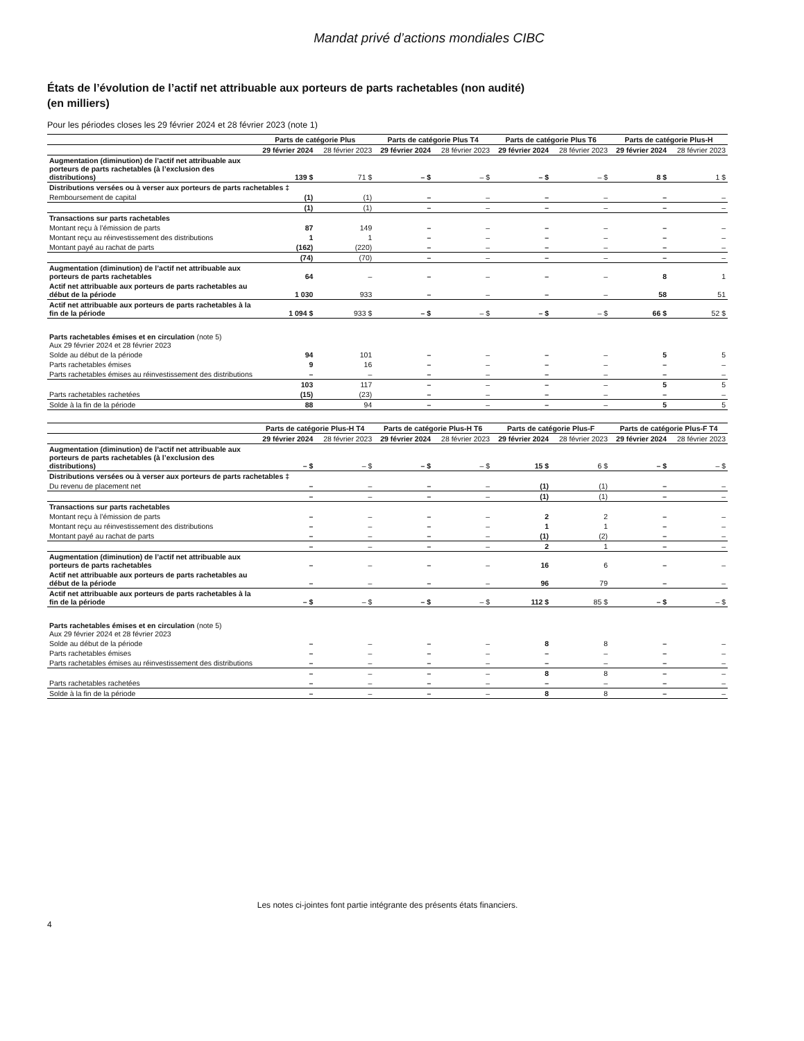Mandat privé d’actions mondiales CIBC
États de l’évolution de l’actif net attribuable aux porteurs de parts rachetables (non audité)
(en milliers)
Pour les périodes closes les 29 février 2024 et 28 février 2023 (note 1)
| | Parts de catégorie Plus | | Parts de catégorie Plus T4 | | Parts de catégorie Plus T6 | | Parts de catégorie Plus-H | |
| --- | --- | --- | --- | --- | --- | --- | --- | --- |
| | 29 février 2024 | 28 février 2023 | 29 février 2024 | 28 février 2023 | 29 février 2024 | 28 février 2023 | 29 février 2024 | 28 février 2023 |
| Augmentation (diminution) de l’actif net attribuable aux porteurs de parts rachetables (à l’exclusion des distributions) | 139 $ | 71 $ | – $ | – $ | – $ | – $ | 8 $ | 1 $ |
| Distributions versées ou à verser aux porteurs de parts rachetables ‡ | | | | | | | | |
| Remboursement de capital | (1) | (1) | – | – | – | – | – | – |
| | (1) | (1) | – | – | – | – | – | – |
| Transactions sur parts rachetables | | | | | | | | |
| Montant reçu à l’émission de parts | 87 | 149 | – | – | – | – | – | – |
| Montant reçu au réinvestissement des distributions | 1 | 1 | – | – | – | – | – | – |
| Montant payé au rachat de parts | (162) | (220) | – | – | – | – | – | – |
| | (74) | (70) | – | – | – | – | – | – |
| Augmentation (diminution) de l’actif net attribuable aux porteurs de parts rachetables | 64 | – | – | – | – | – | 8 | 1 |
| Actif net attribuable aux porteurs de parts rachetables au début de la période | 1 030 | 933 | – | – | – | – | 58 | 51 |
| Actif net attribuable aux porteurs de parts rachetables à la fin de la période | 1 094 $ | 933 $ | – $ | – $ | – $ | – $ | 66 $ | 52 $ |
| Parts rachetables émises et en circulation (note 5) Aux 29 février 2024 et 28 février 2023 | | | | | | | | |
| Solde au début de la période | 94 | 101 | – | – | – | – | 5 | 5 |
| Parts rachetables émises | 9 | 16 | – | – | – | – | – | – |
| Parts rachetables émises au réinvestissement des distributions | – | – | – | – | – | – | – | – |
| | 103 | 117 | – | – | – | – | 5 | 5 |
| Parts rachetables rachetées | (15) | (23) | – | – | – | – | – | – |
| Solde à la fin de la période | 88 | 94 | – | – | – | – | 5 | 5 |
| | Parts de catégorie Plus-H T4 | | Parts de catégorie Plus-H T6 | | Parts de catégorie Plus-F | | Parts de catégorie Plus-F T4 | |
| --- | --- | --- | --- | --- | --- | --- | --- | --- |
| | 29 février 2024 | 28 février 2023 | 29 février 2024 | 28 février 2023 | 29 février 2024 | 28 février 2023 | 29 février 2024 | 28 février 2023 |
| Augmentation (diminution) de l’actif net attribuable aux porteurs de parts rachetables (à l’exclusion des distributions) | – $ | – $ | – $ | – $ | 15 $ | 6 $ | – $ | – $ |
| Distributions versées ou à verser aux porteurs de parts rachetables ‡ | | | | | | | | |
| Du revenu de placement net | – | – | – | – | (1) | (1) | – | – |
| | – | – | – | – | (1) | (1) | – | – |
| Transactions sur parts rachetables | | | | | | | | |
| Montant reçu à l’émission de parts | – | – | – | – | 2 | 2 | – | – |
| Montant reçu au réinvestissement des distributions | – | – | – | – | 1 | 1 | – | – |
| Montant payé au rachat de parts | – | – | – | – | (1) | (2) | – | – |
| | – | – | – | – | 2 | 1 | – | – |
| Augmentation (diminution) de l’actif net attribuable aux porteurs de parts rachetables | – | – | – | – | 16 | 6 | – | – |
| Actif net attribuable aux porteurs de parts rachetables au début de la période | – | – | – | – | 96 | 79 | – | – |
| Actif net attribuable aux porteurs de parts rachetables à la fin de la période | – $ | – $ | – $ | – $ | 112 $ | 85 $ | – $ | – $ |
| Parts rachetables émises et en circulation (note 5) Aux 29 février 2024 et 28 février 2023 | | | | | | | | |
| Solde au début de la période | – | – | – | – | 8 | 8 | – | – |
| Parts rachetables émises | – | – | – | – | – | – | – | – |
| Parts rachetables émises au réinvestissement des distributions | – | – | – | – | – | – | – | – |
| | – | – | – | – | 8 | 8 | – | – |
| Parts rachetables rachetées | – | – | – | – | – | – | – | – |
| Solde à la fin de la période | – | – | – | – | 8 | 8 | – | – |
Les notes ci-jointes font partie intégrante des présents états financiers.
4